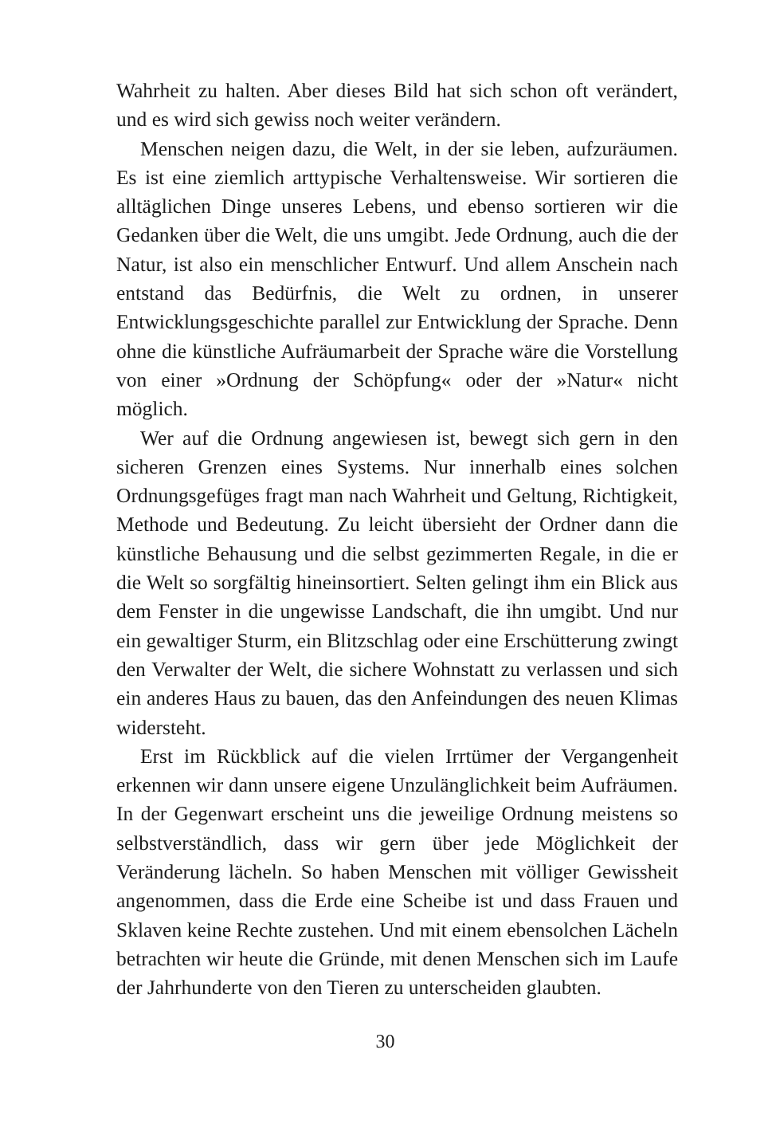Wahrheit zu halten. Aber dieses Bild hat sich schon oft verändert, und es wird sich gewiss noch weiter verändern.
Menschen neigen dazu, die Welt, in der sie leben, aufzuräumen. Es ist eine ziemlich arttypische Verhaltensweise. Wir sortieren die alltäglichen Dinge unseres Lebens, und ebenso sortieren wir die Gedanken über die Welt, die uns umgibt. Jede Ordnung, auch die der Natur, ist also ein menschlicher Entwurf. Und allem Anschein nach entstand das Bedürfnis, die Welt zu ordnen, in unserer Entwicklungsgeschichte parallel zur Entwicklung der Sprache. Denn ohne die künstliche Aufräumarbeit der Sprache wäre die Vorstellung von einer »Ordnung der Schöpfung« oder der »Natur« nicht möglich.
Wer auf die Ordnung angewiesen ist, bewegt sich gern in den sicheren Grenzen eines Systems. Nur innerhalb eines solchen Ordnungsgefüges fragt man nach Wahrheit und Geltung, Richtigkeit, Methode und Bedeutung. Zu leicht übersieht der Ordner dann die künstliche Behausung und die selbst gezimmerten Regale, in die er die Welt so sorgfältig hineinsortiert. Selten gelingt ihm ein Blick aus dem Fenster in die ungewisse Landschaft, die ihn umgibt. Und nur ein gewaltiger Sturm, ein Blitzschlag oder eine Erschütterung zwingt den Verwalter der Welt, die sichere Wohnstatt zu verlassen und sich ein anderes Haus zu bauen, das den Anfeindungen des neuen Klimas widersteht.
Erst im Rückblick auf die vielen Irrtümer der Vergangenheit erkennen wir dann unsere eigene Unzulänglichkeit beim Aufräumen. In der Gegenwart erscheint uns die jeweilige Ordnung meistens so selbstverständlich, dass wir gern über jede Möglichkeit der Veränderung lächeln. So haben Menschen mit völliger Gewissheit angenommen, dass die Erde eine Scheibe ist und dass Frauen und Sklaven keine Rechte zustehen. Und mit einem ebensolchen Lächeln betrachten wir heute die Gründe, mit denen Menschen sich im Laufe der Jahrhunderte von den Tieren zu unterscheiden glaubten.
30